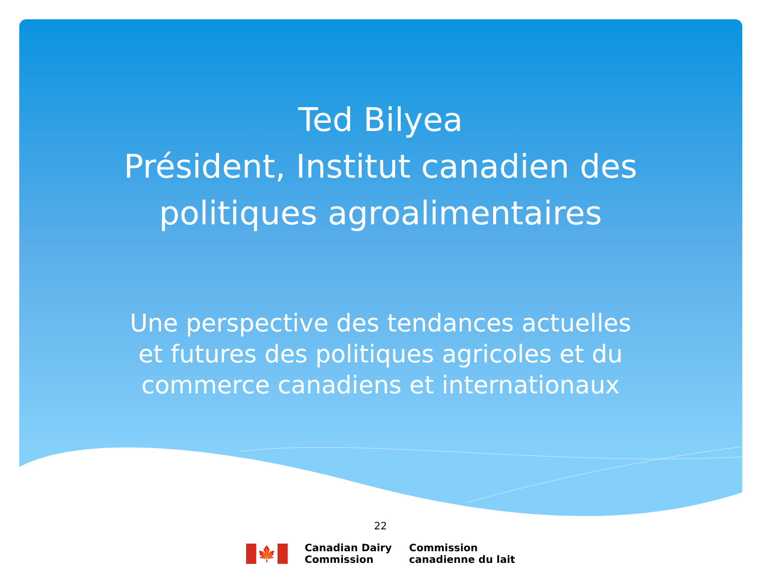Ted Bilyea
Président, Institut canadien des
politiques agroalimentaires
Une perspective des tendances actuelles
et futures des politiques agricoles et du
commerce canadiens et internationaux
22
🍁
Canadian Dairy
Commission
Commission
canadienne du lait